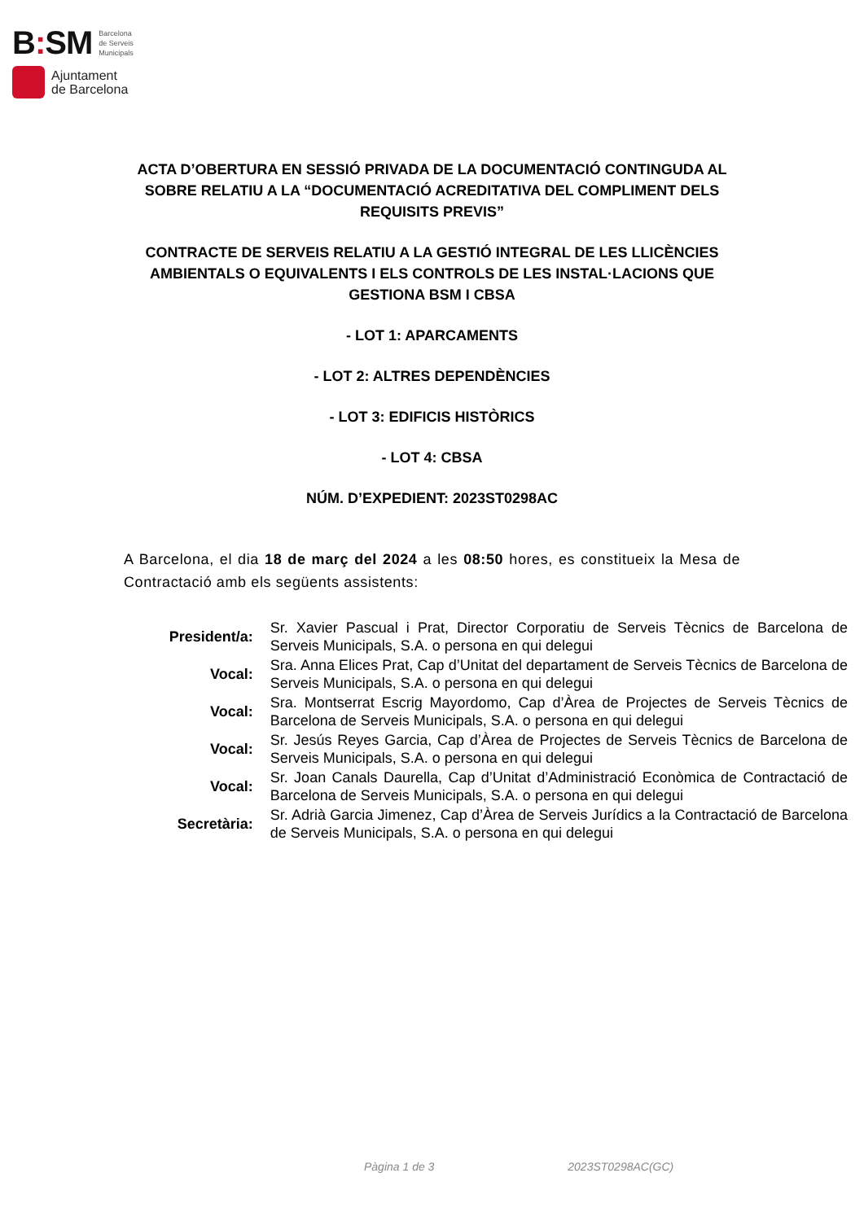B: SM Barcelona
de Serveis
Municipals
Ajuntament
de Barcelona
ACTA D’OBERTURA EN SESSIÓ PRIVADA DE LA DOCUMENTACIÓ CONTINGUDA AL SOBRE RELATIU A LA “DOCUMENTACIÓ ACREDITATIVA DEL COMPLIMENT DELS REQUISITS PREVIS”
CONTRACTE DE SERVEIS RELATIU A LA GESTIÓ INTEGRAL DE LES LLICÈNCIES AMBIENTALS O EQUIVALENTS I ELS CONTROLS DE LES INSTAL·LACIONS QUE GESTIONA BSM I CBSA
- LOT 1: APARCAMENTS
- LOT 2: ALTRES DEPENDÈNCIES
- LOT 3: EDIFICIS HISTÒRICS
- LOT 4: CBSA
NÚM. D’EXPEDIENT: 2023ST0298AC
A Barcelona, el dia 18 de març del 2024 a les 08:50 hores, es constitueix la Mesa de Contractació amb els següents assistents:
| President/a: | Sr. Xavier Pascual i Prat, Director Corporatiu de Serveis Tècnics de Barcelona de Serveis Municipals, S.A. o persona en qui delegui |
| Vocal: | Sra. Anna Elices Prat, Cap d’Unitat del departament de Serveis Tècnics de Barcelona de Serveis Municipals, S.A. o persona en qui delegui |
| Vocal: | Sra. Montserrat Escrig Mayordomo, Cap d’Àrea de Projectes de Serveis Tècnics de Barcelona de Serveis Municipals, S.A. o persona en qui delegui |
| Vocal: | Sr. Jesús Reyes Garcia, Cap d’Àrea de Projectes de Serveis Tècnics de Barcelona de Serveis Municipals, S.A. o persona en qui delegui |
| Vocal: | Sr. Joan Canals Daurella, Cap d’Unitat d’Administració Econòmica de Contractació de Barcelona de Serveis Municipals, S.A. o persona en qui delegui |
| Secretària: | Sr. Adrià Garcia Jimenez, Cap d’Àrea de Serveis Jurídics a la Contractació de Barcelona de Serveis Municipals, S.A. o persona en qui delegui |
Pàgina 1 de 3 2023ST0298AC(GC)